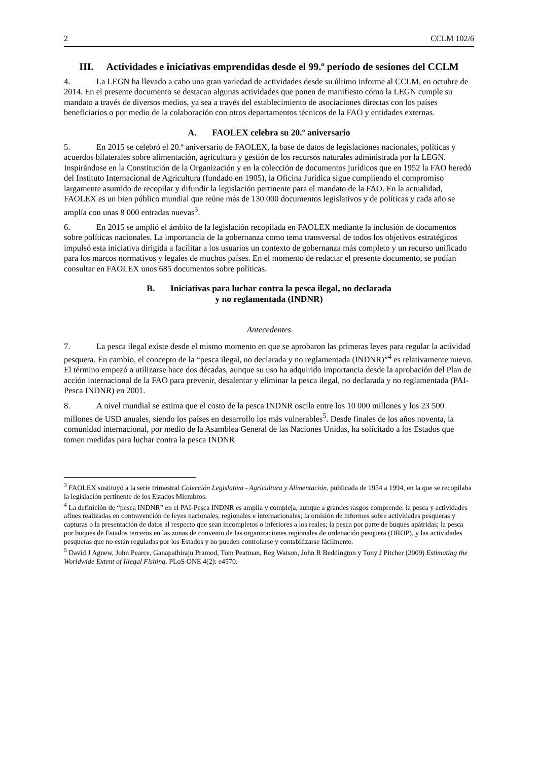2 CCLM 102/6
III. Actividades e iniciativas emprendidas desde el 99.º período de sesiones del CCLM
4. La LEGN ha llevado a cabo una gran variedad de actividades desde su último informe al CCLM, en octubre de 2014. En el presente documento se destacan algunas actividades que ponen de manifiesto cómo la LEGN cumple su mandato a través de diversos medios, ya sea a través del establecimiento de asociaciones directas con los países beneficiarios o por medio de la colaboración con otros departamentos técnicos de la FAO y entidades externas.
A. FAOLEX celebra su 20.º aniversario
5. En 2015 se celebró el 20.º aniversario de FAOLEX, la base de datos de legislaciones nacionales, políticas y acuerdos bilaterales sobre alimentación, agricultura y gestión de los recursos naturales administrada por la LEGN. Inspirándose en la Constitución de la Organización y en la colección de documentos jurídicos que en 1952 la FAO heredó del Instituto Internacional de Agricultura (fundado en 1905), la Oficina Jurídica sigue cumpliendo el compromiso largamente asumido de recopilar y difundir la legislación pertinente para el mandato de la FAO. En la actualidad, FAOLEX es un bien público mundial que reúne más de 130 000 documentos legislativos y de políticas y cada año se amplía con unas 8 000 entradas nuevas<sup>3</sup>.
6. En 2015 se amplió el ámbito de la legislación recopilada en FAOLEX mediante la inclusión de documentos sobre políticas nacionales. La importancia de la gobernanza como tema transversal de todos los objetivos estratégicos impulsó esta iniciativa dirigida a facilitar a los usuarios un contexto de gobernanza más completo y un recurso unificado para los marcos normativos y legales de muchos países. En el momento de redactar el presente documento, se podían consultar en FAOLEX unos 685 documentos sobre políticas.
B. Iniciativas para luchar contra la pesca ilegal, no declarada
y no reglamentada (INDNR)
Antecedentes
7. La pesca ilegal existe desde el mismo momento en que se aprobaron las primeras leyes para regular la actividad pesquera. En cambio, el concepto de la “pesca ilegal, no declarada y no reglamentada (INDNR)”<sup>4</sup> es relativamente nuevo. El término empezó a utilizarse hace dos décadas, aunque su uso ha adquirido importancia desde la aprobación del Plan de acción internacional de la FAO para prevenir, desalentar y eliminar la pesca ilegal, no declarada y no reglamentada (PAI-Pesca INDNR) en 2001.
8. A nivel mundial se estima que el costo de la pesca INDNR oscila entre los 10 000 millones y los 23 500 millones de USD anuales, siendo los países en desarrollo los más vulnerables<sup>5</sup>. Desde finales de los años noventa, la comunidad internacional, por medio de la Asamblea General de las Naciones Unidas, ha solicitado a los Estados que tomen medidas para luchar contra la pesca INDNR
<sup>3</sup> FAOLEX sustituyó a la serie trimestral Colección Legislativa - Agricultura y Alimentación, publicada de 1954 a 1994, en la que se recopilaba la legislación pertinente de los Estados Miembros.
<sup>4</sup> La definición de “pesca INDNR” en el PAI-Pesca INDNR es amplia y compleja, aunque a grandes rasgos comprende: la pesca y actividades afines realizadas en contravención de leyes nacionales, regionales e internacionales; la omisión de informes sobre actividades pesqueras y capturas o la presentación de datos al respecto que sean incompletos o inferiores a los reales; la pesca por parte de buques apátridas; la pesca por buques de Estados terceros en las zonas de convenio de las organizaciones regionales de ordenación pesquera (OROP), y las actividades pesqueras que no están reguladas por los Estados y no pueden controlarse y contabilizarse fácilmente.
<sup>5</sup> David J Agnew, John Pearce, Ganapathiraju Pramod, Tom Peatman, Reg Watson, John R Beddington y Tony J Pitcher (2009) Estimating the Worldwide Extent of Illegal Fishing. PLoS ONE 4(2): e4570.